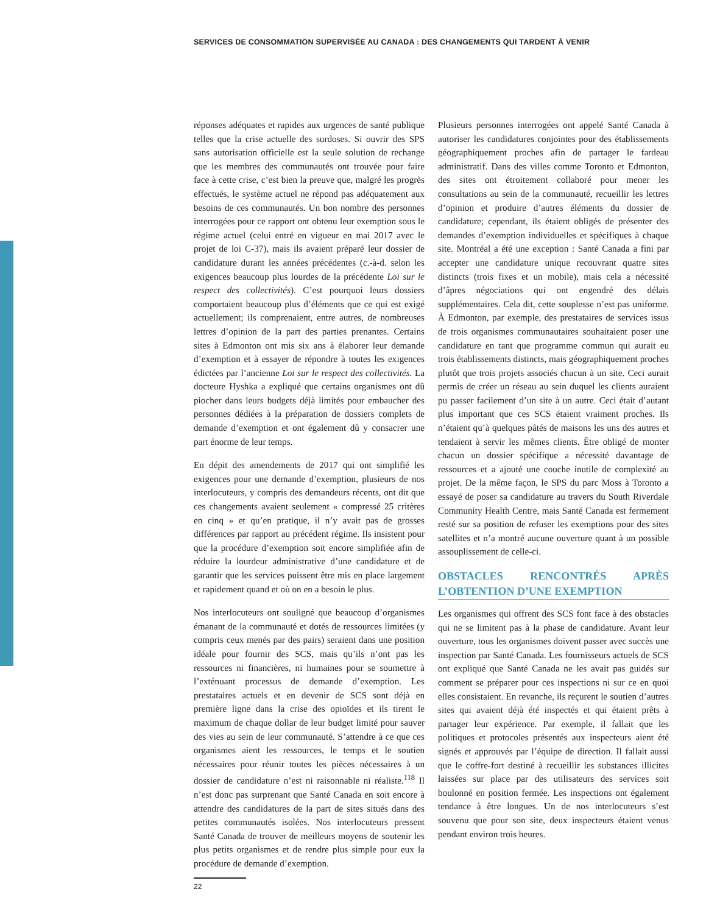SERVICES DE CONSOMMATION SUPERVISÉE AU CANADA : DES CHANGEMENTS QUI TARDENT À VENIR
réponses adéquates et rapides aux urgences de santé publique telles que la crise actuelle des surdoses. Si ouvrir des SPS sans autorisation officielle est la seule solution de rechange que les membres des communautés ont trouvée pour faire face à cette crise, c’est bien la preuve que, malgré les progrès effectués, le système actuel ne répond pas adéquatement aux besoins de ces communautés. Un bon nombre des personnes interrogées pour ce rapport ont obtenu leur exemption sous le régime actuel (celui entré en vigueur en mai 2017 avec le projet de loi C-37), mais ils avaient préparé leur dossier de candidature durant les années précédentes (c.-à-d. selon les exigences beaucoup plus lourdes de la précédente Loi sur le respect des collectivités). C’est pourquoi leurs dossiers comportaient beaucoup plus d’éléments que ce qui est exigé actuellement; ils comprenaient, entre autres, de nombreuses lettres d’opinion de la part des parties prenantes. Certains sites à Edmonton ont mis six ans à élaborer leur demande d’exemption et à essayer de répondre à toutes les exigences édictées par l’ancienne Loi sur le respect des collectivités. La docteure Hyshka a expliqué que certains organismes ont dû piocher dans leurs budgets déjà limités pour embaucher des personnes dédiées à la préparation de dossiers complets de demande d’exemption et ont également dû y consacrer une part énorme de leur temps.
En dépit des amendements de 2017 qui ont simplifié les exigences pour une demande d’exemption, plusieurs de nos interlocuteurs, y compris des demandeurs récents, ont dit que ces changements avaient seulement « compressé 25 critères en cinq » et qu’en pratique, il n’y avait pas de grosses différences par rapport au précédent régime. Ils insistent pour que la procédure d’exemption soit encore simplifiée afin de réduire la lourdeur administrative d’une candidature et de garantir que les services puissent être mis en place largement et rapidement quand et où on en a besoin le plus.
Nos interlocuteurs ont souligné que beaucoup d’organismes émanant de la communauté et dotés de ressources limitées (y compris ceux menés par des pairs) seraient dans une position idéale pour fournir des SCS, mais qu’ils n’ont pas les ressources ni financières, ni humaines pour se soumettre à l’exténuant processus de demande d’exemption. Les prestataires actuels et en devenir de SCS sont déjà en première ligne dans la crise des opioïdes et ils tirent le maximum de chaque dollar de leur budget limité pour sauver des vies au sein de leur communauté. S’attendre à ce que ces organismes aient les ressources, le temps et le soutien nécessaires pour réunir toutes les pièces nécessaires à un dossier de candidature n’est ni raisonnable ni réaliste.<sup>118</sup> Il n’est donc pas surprenant que Santé Canada en soit encore à attendre des candidatures de la part de sites situés dans des petites communautés isolées. Nos interlocuteurs pressent Santé Canada de trouver de meilleurs moyens de soutenir les plus petits organismes et de rendre plus simple pour eux la procédure de demande d’exemption.
Plusieurs personnes interrogées ont appelé Santé Canada à autoriser les candidatures conjointes pour des établissements géographiquement proches afin de partager le fardeau administratif. Dans des villes comme Toronto et Edmonton, des sites ont étroitement collaboré pour mener les consultations au sein de la communauté, recueillir les lettres d’opinion et produire d’autres éléments du dossier de candidature; cependant, ils étaient obligés de présenter des demandes d’exemption individuelles et spécifiques à chaque site. Montréal a été une exception : Santé Canada a fini par accepter une candidature unique recouvrant quatre sites distincts (trois fixes et un mobile), mais cela a nécessité d’âpres négociations qui ont engendré des délais supplémentaires. Cela dit, cette souplesse n’est pas uniforme. À Edmonton, par exemple, des prestataires de services issus de trois organismes communautaires souhaitaient poser une candidature en tant que programme commun qui aurait eu trois établissements distincts, mais géographiquement proches plutôt que trois projets associés chacun à un site. Ceci aurait permis de créer un réseau au sein duquel les clients auraient pu passer facilement d’un site à un autre. Ceci était d’autant plus important que ces SCS étaient vraiment proches. Ils n’étaient qu’à quelques pâtés de maisons les uns des autres et tendaient à servir les mêmes clients. Être obligé de monter chacun un dossier spécifique a nécessité davantage de ressources et a ajouté une couche inutile de complexité au projet. De la même façon, le SPS du parc Moss à Toronto a essayé de poser sa candidature au travers du South Riverdale Community Health Centre, mais Santé Canada est fermement resté sur sa position de refuser les exemptions pour des sites satellites et n’a montré aucune ouverture quant à un possible assouplissement de celle-ci.
OBSTACLES RENCONTRÉS APRÈS L’OBTENTION D’UNE EXEMPTION
Les organismes qui offrent des SCS font face à des obstacles qui ne se limitent pas à la phase de candidature. Avant leur ouverture, tous les organismes doivent passer avec succès une inspection par Santé Canada. Les fournisseurs actuels de SCS ont expliqué que Santé Canada ne les avait pas guidés sur comment se préparer pour ces inspections ni sur ce en quoi elles consistaient. En revanche, ils reçurent le soutien d’autres sites qui avaient déjà été inspectés et qui étaient prêts à partager leur expérience. Par exemple, il fallait que les politiques et protocoles présentés aux inspecteurs aient été signés et approuvés par l’équipe de direction. Il fallait aussi que le coffre-fort destiné à recueillir les substances illicites laissées sur place par des utilisateurs des services soit boulonné en position fermée. Les inspections ont également tendance à être longues. Un de nos interlocuteurs s’est souvenu que pour son site, deux inspecteurs étaient venus pendant environ trois heures.
22